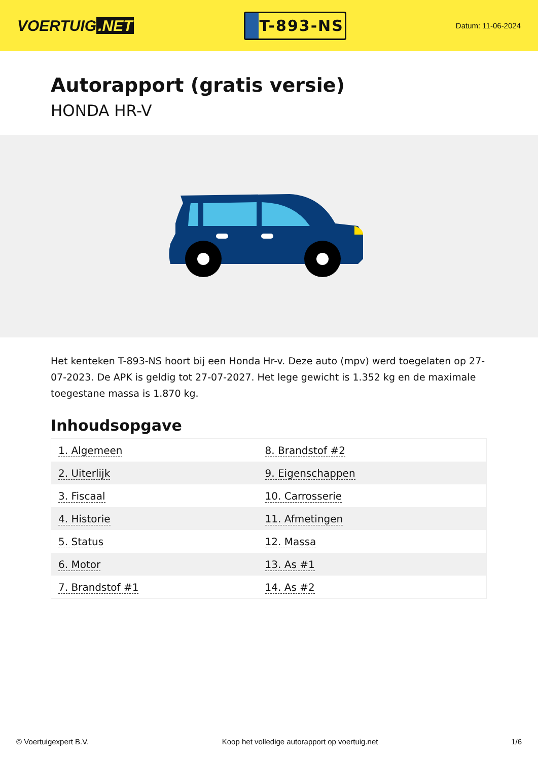VOERTUIG.NET
T-893-NS
Datum: 11-06-2024
Autorapport (gratis versie)
HONDA HR-V
Het kenteken T-893-NS hoort bij een Honda Hr-v. Deze auto (mpv) werd toegelaten op 27-07-2023. De APK is geldig tot 27-07-2027. Het lege gewicht is 1.352 kg en de maximale toegestane massa is 1.870 kg.
Inhoudsopgave
| 1. Algemeen | 8. Brandstof #2 |
| 2. Uiterlijk | 9. Eigenschappen |
| 3. Fiscaal | 10. Carrosserie |
| 4. Historie | 11. Afmetingen |
| 5. Status | 12. Massa |
| 6. Motor | 13. As #1 |
| 7. Brandstof #1 | 14. As #2 |
© Voertuigexpert B.V. Koop het volledige autorapport op voertuig.net
1/6